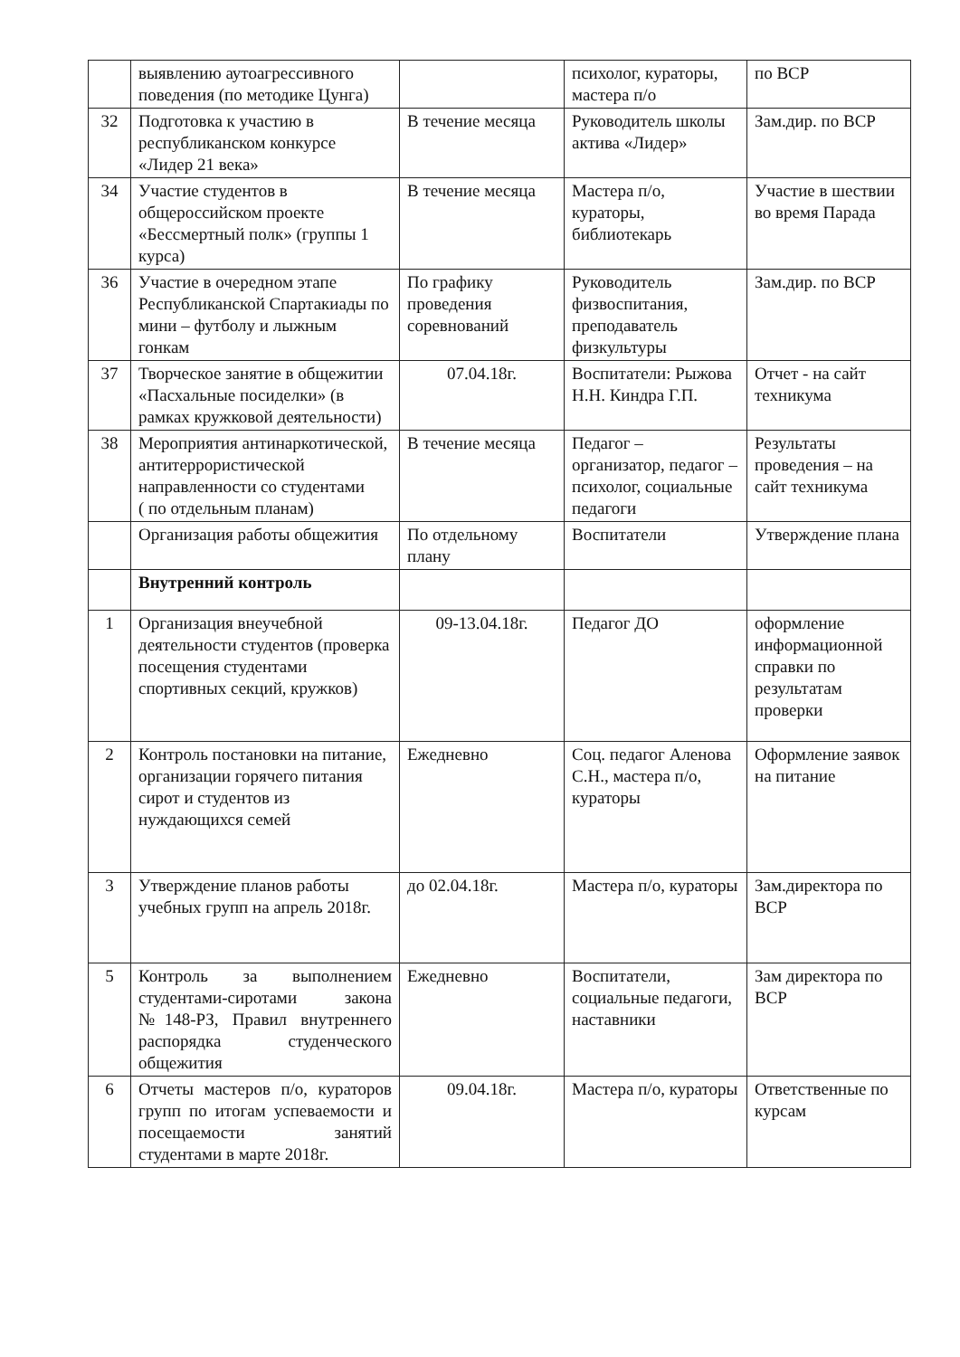| | выявлению аутоагрессивного поведения (по методике Цунга) | | психолог, кураторы, мастера п/о | по ВСР |
| 32 | Подготовка к участию в республиканском конкурсе «Лидер 21 века» | В течение месяца | Руководитель школы актива «Лидер» | Зам.дир. по ВСР |
| 34 | Участие студентов в общероссийском проекте «Бессмертный полк» (группы 1 курса) | В течение месяца | Мастера п/о, кураторы, библиотекарь | Участие в шествии во время Парада |
| 36 | Участие в очередном этапе Республиканской Спартакиады по мини – футболу и лыжным гонкам | По графику проведения соревнований | Руководитель физвоспитания, преподаватель физкультуры | Зам.дир. по ВСР |
| 37 | Творческое занятие в общежитии «Пасхальные посиделки» (в рамках кружковой деятельности) | 07.04.18г. | Воспитатели: Рыжова Н.Н. Киндра Г.П. | Отчет - на сайт техникума |
| 38 | Мероприятия антинаркотической, антитеррористической направленности со студентами ( по отдельным планам) | В течение месяца | Педагог – организатор, педагог – психолог, социальные педагоги | Результаты проведения – на сайт техникума |
| | Организация работы общежития | По отдельному плану | Воспитатели | Утверждение плана |
| | Внутренний контроль | | | |
| 1 | Организация внеучебной деятельности студентов (проверка посещения студентами спортивных секций, кружков) | 09-13.04.18г. | Педагог ДО | оформление информационной справки по результатам проверки |
| 2 | Контроль постановки на питание, организации горячего питания сирот и студентов из нуждающихся семей | Ежедневно | Соц. педагог Аленова С.Н., мастера п/о, кураторы | Оформление заявок на питание |
| 3 | Утверждение планов работы учебных групп на апрель 2018г. | до 02.04.18г. | Мастера п/о, кураторы | Зам.директора по ВСР |
| 5 | Контроль за выполнением студентами-сиротами закона №148-РЗ, Правил внутреннего распорядка студенческого общежития | Ежедневно | Воспитатели, социальные педагоги, наставники | Зам директора по ВСР |
| 6 | Отчеты мастеров п/о, кураторов групп по итогам успеваемости и посещаемости занятий студентами в марте 2018г. | 09.04.18г. | Мастера п/о, кураторы | Ответственные по курсам |